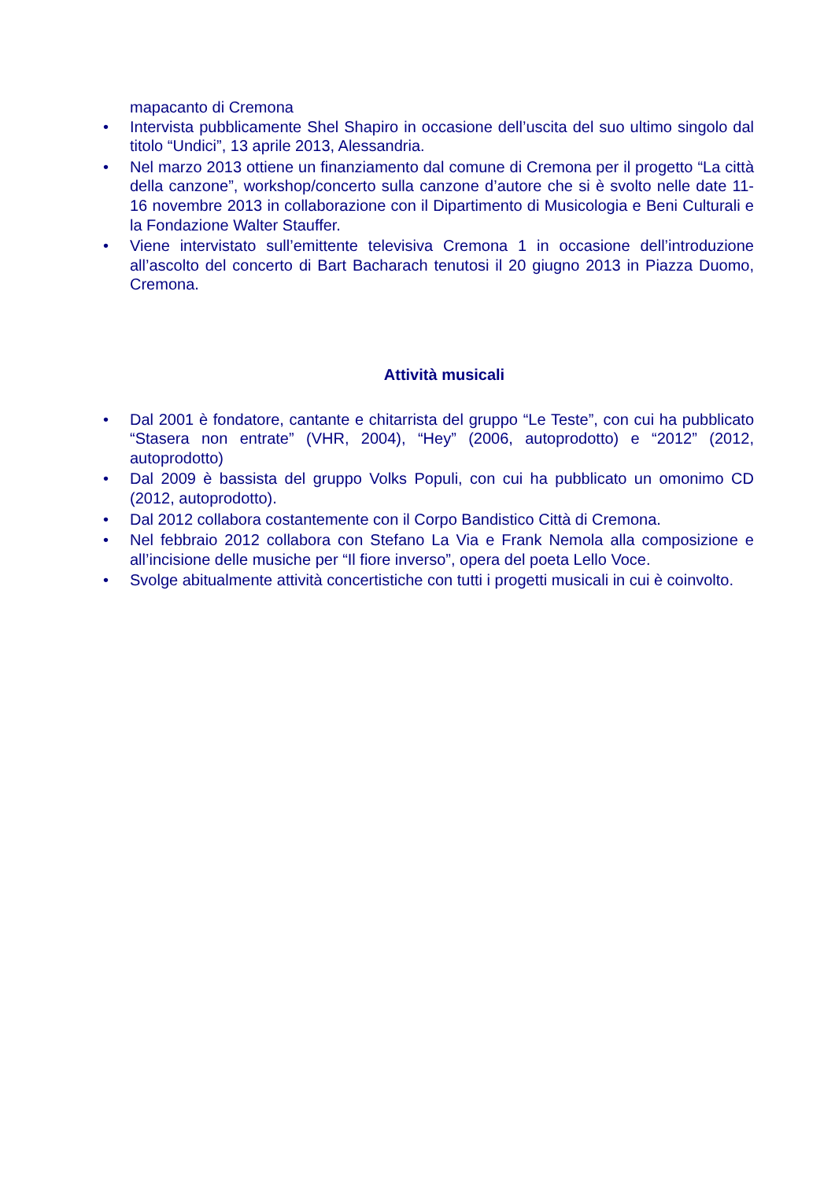mapacanto di Cremona
• Intervista pubblicamente Shel Shapiro in occasione dell’uscita del suo ultimo singolo dal titolo “Undici”, 13 aprile 2013, Alessandria.
• Nel marzo 2013 ottiene un finanziamento dal comune di Cremona per il progetto “La città della canzone”, workshop/concerto sulla canzone d’autore che si è svolto nelle date 11-16 novembre 2013 in collaborazione con il Dipartimento di Musicologia e Beni Culturali e la Fondazione Walter Stauffer.
• Viene intervistato sull’emittente televisiva Cremona 1 in occasione dell’introduzione all’ascolto del concerto di Bart Bacharach tenutosi il 20 giugno 2013 in Piazza Duomo, Cremona.
Attività musicali
• Dal 2001 è fondatore, cantante e chitarrista del gruppo “Le Teste”, con cui ha pubblicato “Stasera non entrate” (VHR, 2004), “Hey” (2006, autoprodotto) e “2012” (2012, autoprodotto)
• Dal 2009 è bassista del gruppo Volks Populi, con cui ha pubblicato un omonimo CD (2012, autoprodotto).
• Dal 2012 collabora costantemente con il Corpo Bandistico Città di Cremona.
• Nel febbraio 2012 collabora con Stefano La Via e Frank Nemola alla composizione e all’incisione delle musiche per “Il fiore inverso”, opera del poeta Lello Voce.
• Svolge abitualmente attività concertistiche con tutti i progetti musicali in cui è coinvolto.